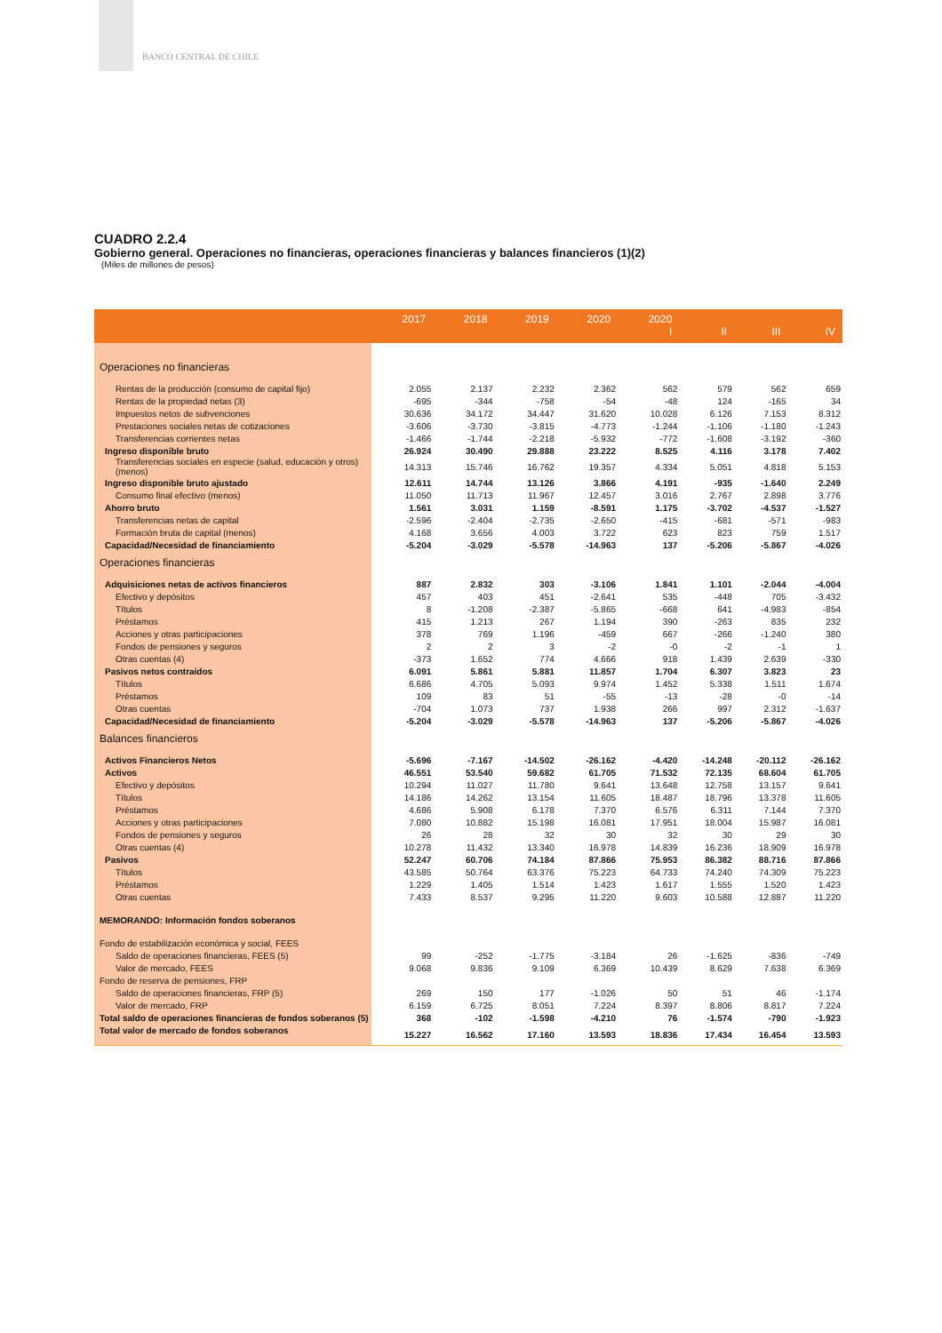BANCO CENTRAL DE CHILE
CUADRO 2.2.4
Gobierno general. Operaciones no financieras, operaciones financieras y balances financieros (1)(2)
(Miles de millones de pesos)
| | 2017 | 2018 | 2019 | 2020 | 2020 I | II | III | IV |
| --- | --- | --- | --- | --- | --- | --- | --- | --- |
| Operaciones no financieras | | | | | | | | |
| Rentas de la producción (consumo de capital fijo) | 2.055 | 2.137 | 2.232 | 2.362 | 562 | 579 | 562 | 659 |
| Rentas de la propiedad netas (3) | -695 | -344 | -758 | -54 | -48 | 124 | -165 | 34 |
| Impuestos netos de subvenciones | 30.636 | 34.172 | 34.447 | 31.620 | 10.028 | 6.126 | 7.153 | 8.312 |
| Prestaciones sociales netas de cotizaciones | -3.606 | -3.730 | -3.815 | -4.773 | -1.244 | -1.106 | -1.180 | -1.243 |
| Transferencias corrientes netas | -1.466 | -1.744 | -2.218 | -5.932 | -772 | -1.608 | -3.192 | -360 |
| Ingreso disponible bruto | 26.924 | 30.490 | 29.888 | 23.222 | 8.525 | 4.116 | 3.178 | 7.402 |
| Transferencias sociales en especie (salud, educación y otros) (menos) | 14.313 | 15.746 | 16.762 | 19.357 | 4.334 | 5.051 | 4.818 | 5.153 |
| Ingreso disponible bruto ajustado | 12.611 | 14.744 | 13.126 | 3.866 | 4.191 | -935 | -1.640 | 2.249 |
| Consumo final efectivo (menos) | 11.050 | 11.713 | 11.967 | 12.457 | 3.016 | 2.767 | 2.898 | 3.776 |
| Ahorro bruto | 1.561 | 3.031 | 1.159 | -8.591 | 1.175 | -3.702 | -4.537 | -1.527 |
| Transferencias netas de capital | -2.596 | -2.404 | -2.735 | -2.650 | -415 | -681 | -571 | -983 |
| Formación bruta de capital (menos) | 4.168 | 3.656 | 4.003 | 3.722 | 623 | 823 | 759 | 1.517 |
| Capacidad/Necesidad de financiamiento | -5.204 | -3.029 | -5.578 | -14.963 | 137 | -5.206 | -5.867 | -4.026 |
| Operaciones financieras | | | | | | | | |
| Adquisiciones netas de activos financieros | 887 | 2.832 | 303 | -3.106 | 1.841 | 1.101 | -2.044 | -4.004 |
| Efectivo y depósitos | 457 | 403 | 451 | -2.641 | 535 | -448 | 705 | -3.432 |
| Títulos | 8 | -1.208 | -2.387 | -5.865 | -668 | 641 | -4.983 | -854 |
| Préstamos | 415 | 1.213 | 267 | 1.194 | 390 | -263 | 835 | 232 |
| Acciones y otras participaciones | 378 | 769 | 1.196 | -459 | 667 | -266 | -1.240 | 380 |
| Fondos de pensiones y seguros | 2 | 2 | 3 | -2 | -0 | -2 | -1 | 1 |
| Otras cuentas (4) | -373 | 1.652 | 774 | 4.666 | 918 | 1.439 | 2.639 | -330 |
| Pasivos netos contraídos | 6.091 | 5.861 | 5.881 | 11.857 | 1.704 | 6.307 | 3.823 | 23 |
| Títulos | 6.686 | 4.705 | 5.093 | 9.974 | 1.452 | 5.338 | 1.511 | 1.674 |
| Préstamos | 109 | 83 | 51 | -55 | -13 | -28 | -0 | -14 |
| Otras cuentas | -704 | 1.073 | 737 | 1.938 | 266 | 997 | 2.312 | -1.637 |
| Capacidad/Necesidad de financiamiento | -5.204 | -3.029 | -5.578 | -14.963 | 137 | -5.206 | -5.867 | -4.026 |
| Balances financieros | | | | | | | | |
| Activos Financieros Netos | -5.696 | -7.167 | -14.502 | -26.162 | -4.420 | -14.248 | -20.112 | -26.162 |
| Activos | 46.551 | 53.540 | 59.682 | 61.705 | 71.532 | 72.135 | 68.604 | 61.705 |
| Efectivo y depósitos | 10.294 | 11.027 | 11.780 | 9.641 | 13.648 | 12.758 | 13.157 | 9.641 |
| Títulos | 14.186 | 14.262 | 13.154 | 11.605 | 18.487 | 18.796 | 13.378 | 11.605 |
| Préstamos | 4.686 | 5.908 | 6.178 | 7.370 | 6.576 | 6.311 | 7.144 | 7.370 |
| Acciones y otras participaciones | 7.080 | 10.882 | 15.198 | 16.081 | 17.951 | 18.004 | 15.987 | 16.081 |
| Fondos de pensiones y seguros | 26 | 28 | 32 | 30 | 32 | 30 | 29 | 30 |
| Otras cuentas (4) | 10.278 | 11.432 | 13.340 | 16.978 | 14.839 | 16.236 | 18.909 | 16.978 |
| Pasivos | 52.247 | 60.706 | 74.184 | 87.866 | 75.953 | 86.382 | 88.716 | 87.866 |
| Títulos | 43.585 | 50.764 | 63.376 | 75.223 | 64.733 | 74.240 | 74.309 | 75.223 |
| Préstamos | 1.229 | 1.405 | 1.514 | 1.423 | 1.617 | 1.555 | 1.520 | 1.423 |
| Otras cuentas | 7.433 | 8.537 | 9.295 | 11.220 | 9.603 | 10.588 | 12.887 | 11.220 |
| MEMORANDO: Información fondos soberanos | | | | | | | | |
| Fondo de estabilización económica y social, FEES | | | | | | | | |
| Saldo de operaciones financieras, FEES (5) | 99 | -252 | -1.775 | -3.184 | 26 | -1.625 | -836 | -749 |
| Valor de mercado, FEES | 9.068 | 9.836 | 9.109 | 6.369 | 10.439 | 8.629 | 7.638 | 6.369 |
| Fondo de reserva de pensiones, FRP | | | | | | | | |
| Saldo de operaciones financieras, FRP (5) | 269 | 150 | 177 | -1.026 | 50 | 51 | 46 | -1.174 |
| Valor de mercado, FRP | 6.159 | 6.725 | 8.051 | 7.224 | 8.397 | 8.806 | 8.817 | 7.224 |
| Total saldo de operaciones financieras de fondos soberanos (5) | 368 | -102 | -1.598 | -4.210 | 76 | -1.574 | -790 | -1.923 |
| Total valor de mercado de fondos soberanos | 15.227 | 16.562 | 17.160 | 13.593 | 18.836 | 17.434 | 16.454 | 13.593 |